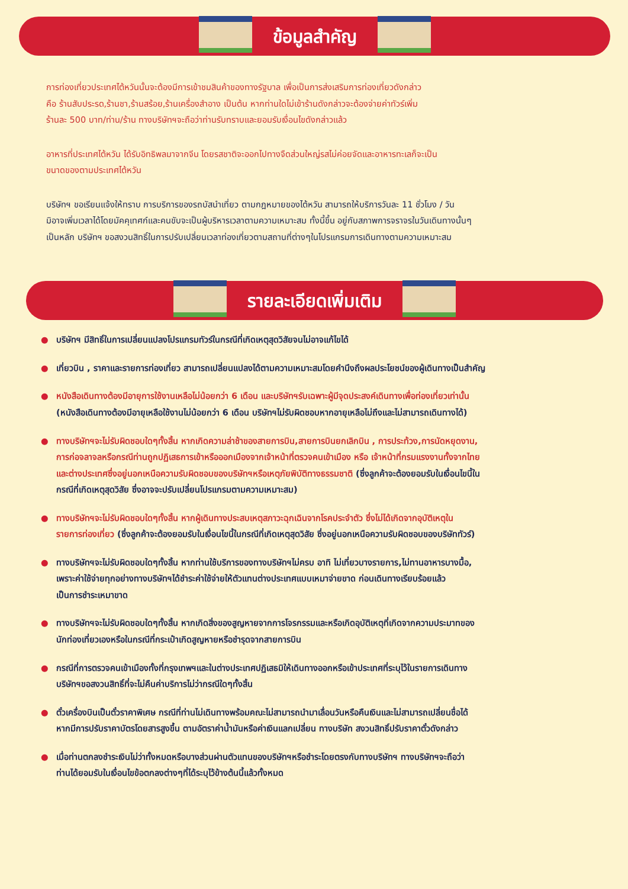ข้อมูลสำคัญ
การท่องเที่ยวประเทศไต้หวันนั้นจะต้องมีการเข้าชมสินค้าของทางรัฐบาล เพื่อเป็นการส่งเสริมการท่องเที่ยวดังกล่าว
คือ ร้านสับประรด,ร้านชา,ร้านสร้อย,ร้านเครื่องสำอาง เป็นต้น หากท่านใดไม่เข้าร้านดังกล่าวจะต้องจ่ายค่าทัวร์เพิ่ม
ร้านละ 500 บาท/ท่าน/ร้าน ทางบริษัทฯจะถือว่าท่านรับทราบและยอมรับเงื่อนไขดังกล่าวแล้ว
อาหารที่ประเทศไต้หวัน ได้รับอิทธิพลมาจากจีน โดยรสชาติจะออกไปทางจืดส่วนใหญ่รสไม่ค่อยจัดและอาหารทะเลก็จะเป็น
ขนาดของตามประเทศไต้หวัน
บริษัทฯ ขอเรียนแจ้งให้ทราบ การบริการของรถบัสนำเที่ยว ตามกฎหมายของไต้หวัน สามารถให้บริการวันละ 11 ชั่วโมง / วัน
มิอาจเพิ่มเวลาได้โดยมัคคุเทศก์และคนขับจะเป็นผู้บริหารเวลาตามความเหมาะสม ทั้งนี้ขึ้น อยู่กับสภาพการจราจรในวันเดินทางนั้นๆ
เป็นหลัก บริษัทฯ ขอสงวนสิทธิ์ในการปรับเปลี่ยนเวลาท่องเที่ยวตามสถานที่ต่างๆในโปรแกรมการเดินทางตามความเหมาะสม
รายละเอียดเพิ่มเติม
● บริษัทฯ มีสิทธิ์ในการเปลี่ยนแปลงโปรแกรมทัวร์ในกรณีที่เกิดเหตุสุดวิสัยจนไม่อาจแก้ไขได้
● เที่ยวบิน , ราคาและรายการท่องเที่ยว สามารถเปลี่ยนแปลงได้ตามความเหมาะสมโดยคำนึงถึงผลประโยชน์ของผู้เดินทางเป็นสำคัญ
● หนังสือเดินทางต้องมีอายุการใช้งานเหลือไม่น้อยกว่า 6 เดือน และบริษัทฯรับเฉพาะผู้มีจุดประสงค์เดินทางเพื่อท่องเที่ยวเท่านั้น
(หนังสือเดินทางต้องมีอายุเหลือใช้งานไม่น้อยกว่า 6 เดือน บริษัทฯไม่รับผิดชอบหากอายุเหลือไม่ถึงและไม่สามารถเดินทางได้)
● ทางบริษัทฯจะไม่รับผิดชอบใดๆทั้งสิ้น หากเกิดความล่าช้าของสายการบิน,สายการบินยกเลิกบิน , การประท้วง,การนัดหยุดงาน,
การก่อจลาจลหรือกรณีท่านถูกปฏิเสธการเข้าหรือออกเมืองจากเจ้าหน้าที่ตรวจคนเข้าเมือง หรือ เจ้าหน้าที่กรมแรงงานทั้งจากไทย
และต่างประเทศซึ่งอยู่นอกเหนือความรับผิดชอบของบริษัทฯหรือเหตุภัยพิบัติทางธรรมชาติ (ซึ่งลูกค้าจะต้องยอมรับในเงื่อนไขนี้ใน
กรณีที่เกิดเหตุสุดวิสัย ซึ่งอาจจะปรับเปลี่ยนโปรแกรมตามความเหมาะสม)
● ทางบริษัทฯจะไม่รับผิดชอบใดๆทั้งสิ้น หากผู้เดินทางประสบเหตุสภาวะฉุกเฉินจากโรคประจำตัว ซึ่งไม่ได้เกิดจากอุบัติเหตุใน
รายการท่องเที่ยว (ซึ่งลูกค้าจะต้องยอมรับในเงื่อนไขนี้ในกรณีที่เกิดเหตุสุดวิสัย ซึ่งอยู่นอกเหนือความรับผิดชอบของบริษัททัวร์)
● ทางบริษัทฯจะไม่รับผิดชอบใดๆทั้งสิ้น หากท่านใช้บริการของทางบริษัทฯไม่ครบ อาทิ ไม่เที่ยวบางรายการ,ไม่ทานอาหารบางมื้อ,
เพราะค่าใช้จ่ายทุกอย่างทางบริษัทฯได้ชำระค่าใช้จ่ายให้ตัวแทนต่างประเทศแบบเหมาจ่ายขาด ก่อนเดินทางเรียบร้อยแล้ว
เป็นการชำระเหมาขาด
● ทางบริษัทฯจะไม่รับผิดชอบใดๆทั้งสิ้น หากเกิดสิ่งของสูญหายจากการโจรกรรมและหรือเกิดอุบัติเหตุที่เกิดจากความประมาทของ
นักท่องเที่ยวเองหรือในกรณีที่กระเป๋าเกิดสูญหายหรือชำรุดจากสายการบิน
● กรณีที่การตรวจคนเข้าเมืองทั้งที่กรุงเทพฯและในต่างประเทศปฏิเสธมิให้เดินทางออกหรือเข้าประเทศที่ระบุไว้ในรายการเดินทาง
บริษัทฯขอสงวนสิทธิ์ที่จะไม่คืนค่าบริการไม่ว่ากรณีใดๆทั้งสิ้น
● ตั๋วเครื่องบินเป็นตั๋วราคาพิเศษ กรณีที่ท่านไม่เดินทางพร้อมคณะไม่สามารถนำมาเลื่อนวันหรือคืนเงินและไม่สามารถเปลี่ยนชื่อได้
หากมีการปรับราคาบัตรโดยสารสูงขึ้น ตามอัตราค่าน้ำมันหรือค่าเงินแลกเปลี่ยน ทางบริษัท สงวนสิทธิ์ปรับราคาตั๋วดังกล่าว
● เมื่อท่านตกลงชำระเงินไม่ว่าทั้งหมดหรือบางส่วนผ่านตัวแทนของบริษัทฯหรือชำระโดยตรงกับทางบริษัทฯ ทางบริษัทฯจะถือว่า
ท่านได้ยอมรับในเงื่อนไขข้อตกลงต่างๆที่ได้ระบุไว้ข้างต้นนี้แล้วทั้งหมด